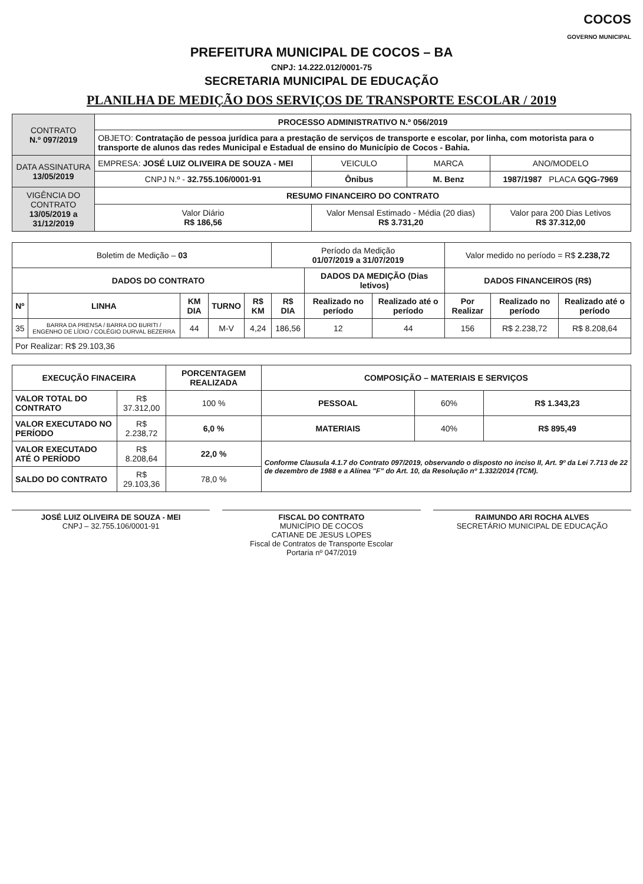COCOS
GOVERNO MUNICIPAL
PREFEITURA MUNICIPAL DE COCOS – BA
CNPJ: 14.222.012/0001-75
SECRETARIA MUNICIPAL DE EDUCAÇÃO
PLANILHA DE MEDIÇÃO DOS SERVIÇOS DE TRANSPORTE ESCOLAR / 2019
| CONTRATO N.º 097/2019 | PROCESSO ADMINISTRATIVO N.º 056/2019 | | | |
| | OBJETO: Contratação de pessoa jurídica para a prestação de serviços de transporte e escolar, por linha, com motorista para o transporte de alunos das redes Municipal e Estadual de ensino do Município de Cocos - Bahia. | | | |
| DATA ASSINATURA 13/05/2019 | EMPRESA: JOSÉ LUIZ OLIVEIRA DE SOUZA - MEI | VEICULO | MARCA | ANO/MODELO |
| | CNPJ N.º - 32.755.106/0001-91 | Ônibus | M. Benz | 1987/1987 PLACA GQG-7969 |
| VIGÊNCIA DO CONTRATO 13/05/2019 a 31/12/2019 | RESUMO FINANCEIRO DO CONTRATO | | | |
| | Valor Diário R$ 186,56 | Valor Mensal Estimado - Média (20 dias) R$ 3.731,20 | | Valor para 200 Dias Letivos R$ 37.312,00 |
| Boletim de Medição – 03 | | | | | Período da Medição 01/07/2019 a 31/07/2019 | | | Valor medido no período = R$ 2.238,72 | | |
| DADOS DO CONTRATO | | | | | | DADOS DA MEDIÇÃO (Dias letivos) | | DADOS FINANCEIROS (R$) | | |
| Nº | LINHA | KM DIA | TURNO | R$ KM | R$ DIA | Realizado no período | Realizado até o período | Por Realizar | Realizado no período | Realizado até o período |
| 35 | BARRA DA PRENSA / BARRA DO BURITI / ENGENHO DE LÍDIO / COLÉGIO DURVAL BEZERRA | 44 | M-V | 4,24 | 186,56 | 12 | 44 | 156 | R$ 2.238,72 | R$ 8.208,64 |
| Por Realizar: R$ 29.103,36 | | | | | | | | | | |
| EXECUÇÃO FINACEIRA | | PORCENTAGEM REALIZADA | COMPOSIÇÃO – MATERIAIS E SERVIÇOS | | |
| --- | --- | --- | --- | --- | --- |
| VALOR TOTAL DO CONTRATO | R$ 37.312,00 | 100 % | PESSOAL | 60% | R$ 1.343,23 |
| VALOR EXECUTADO NO PERÍODO | R$ 2.238,72 | 6,0 % | MATERIAIS | 40% | R$ 895,49 |
| VALOR EXECUTADO ATÉ O PERÍODO | R$ 8.208,64 | 22,0 % | Conforme Clausula 4.1.7 do Contrato 097/2019, observando o disposto no inciso II, Art. 9º da Lei 7.713 de 22 de dezembro de 1988 e a Alínea "F" do Art. 10, da Resolução nº 1.332/2014 (TCM). | | |
| SALDO DO CONTRATO | R$ 29.103,36 | 78,0 % | | | |
JOSÉ LUIZ OLIVEIRA DE SOUZA - MEI
CNPJ – 32.755.106/0001-91
FISCAL DO CONTRATO
MUNICÍPIO DE COCOS
CATIANE DE JESUS LOPES
Fiscal de Contratos de Transporte Escolar
Portaria nº 047/2019
RAIMUNDO ARI ROCHA ALVES
SECRETÁRIO MUNICIPAL DE EDUCAÇÃO